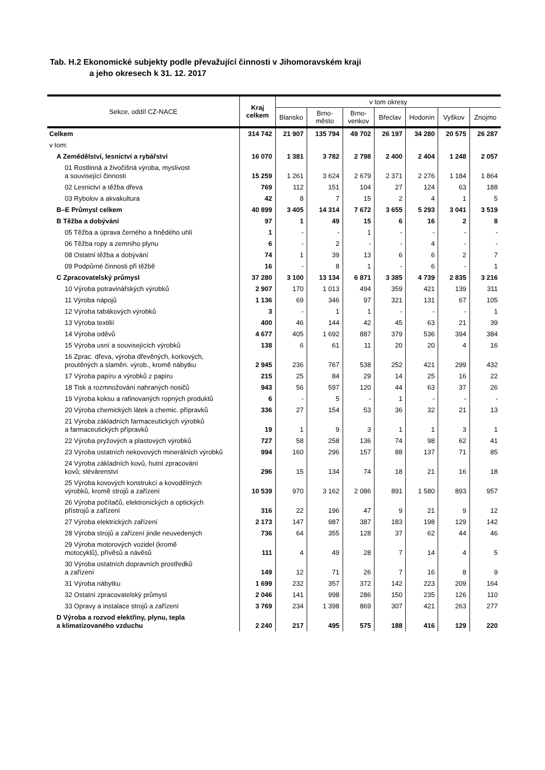Tab. H.2 Ekonomické subjekty podle převažující činnosti v Jihomoravském kraji
a jeho okresech k 31. 12. 2017
| Sekce, oddíl CZ-NACE | Kraj celkem | v tom okresy | | | | | | |
| --- | --- | --- | --- | --- | --- | --- | --- | --- |
| | | Blansko | Brno- město | Brno- venkov | Břeclav | Hodonín | Vyškov | Znojmo |
| Celkem | 314 742 | 21 907 | 135 794 | 49 702 | 26 197 | 34 280 | 20 575 | 26 287 |
| v tom: | | | | | | | | |
| A Zemědělství, lesnictví a rybářství | 16 070 | 1 381 | 3 782 | 2 798 | 2 400 | 2 404 | 1 248 | 2 057 |
| 01 Rostlinná a živočišná výroba, myslivost a související činnosti | 15 259 | 1 261 | 3 624 | 2 679 | 2 371 | 2 276 | 1 184 | 1 864 |
| 02 Lesnictví a těžba dřeva | 769 | 112 | 151 | 104 | 27 | 124 | 63 | 188 |
| 03 Rybolov a akvakultura | 42 | 8 | 7 | 15 | 2 | 4 | 1 | 5 |
| B–E Průmysl celkem | 40 899 | 3 405 | 14 314 | 7 672 | 3 655 | 5 293 | 3 041 | 3 519 |
| B Těžba a dobývání | 97 | 1 | 49 | 15 | 6 | 16 | 2 | 8 |
| 05 Těžba a úprava černého a hnědého uhlí | 1 | - | - | 1 | - | - | - | - |
| 06 Těžba ropy a zemního plynu | 6 | - | 2 | - | - | 4 | - | - |
| 08 Ostatní těžba a dobývání | 74 | 1 | 39 | 13 | 6 | 6 | 2 | 7 |
| 09 Podpůrné činnosti při těžbě | 16 | - | 8 | 1 | - | 6 | - | 1 |
| C Zpracovatelský průmysl | 37 280 | 3 100 | 13 134 | 6 871 | 3 385 | 4 739 | 2 835 | 3 216 |
| 10 Výroba potravinářských výrobků | 2 907 | 170 | 1 013 | 494 | 359 | 421 | 139 | 311 |
| 11 Výroba nápojů | 1 136 | 69 | 346 | 97 | 321 | 131 | 67 | 105 |
| 12 Výroba tabákových výrobků | 3 | - | 1 | 1 | - | - | - | 1 |
| 13 Výroba textilií | 400 | 46 | 144 | 42 | 45 | 63 | 21 | 39 |
| 14 Výroba oděvů | 4 677 | 405 | 1 692 | 887 | 379 | 536 | 394 | 384 |
| 15 Výroba usní a souvisejících výrobků | 138 | 6 | 61 | 11 | 20 | 20 | 4 | 16 |
| 16 Zprac. dřeva, výroba dřevěných, korkových, proutěných a slaměn. výrob., kromě nábytku | 2 945 | 236 | 767 | 538 | 252 | 421 | 299 | 432 |
| 17 Výroba papíru a výrobků z papíru | 215 | 25 | 84 | 29 | 14 | 25 | 16 | 22 |
| 18 Tisk a rozmnožování nahraných nosičů | 943 | 56 | 597 | 120 | 44 | 63 | 37 | 26 |
| 19 Výroba koksu a rafinovaných ropných produktů | 6 | - | 5 | - | 1 | - | - | - |
| 20 Výroba chemických látek a chemic. přípravků | 336 | 27 | 154 | 53 | 36 | 32 | 21 | 13 |
| 21 Výroba základních farmaceutických výrobků a farmaceutických přípravků | 19 | 1 | 9 | 3 | 1 | 1 | 3 | 1 |
| 22 Výroba pryžových a plastových výrobků | 727 | 58 | 258 | 136 | 74 | 98 | 62 | 41 |
| 23 Výroba ostatních nekovových minerálních výrobků | 994 | 160 | 296 | 157 | 88 | 137 | 71 | 85 |
| 24 Výroba základních kovů, hutní zpracování kovů; slévárenství | 296 | 15 | 134 | 74 | 18 | 21 | 16 | 18 |
| 25 Výroba kovových konstrukcí a kovodělných výrobků, kromě strojů a zařízení | 10 539 | 970 | 3 162 | 2 086 | 891 | 1 580 | 893 | 957 |
| 26 Výroba počítačů, elektronických a optických přístrojů a zařízení | 316 | 22 | 196 | 47 | 9 | 21 | 9 | 12 |
| 27 Výroba elektrických zařízení | 2 173 | 147 | 987 | 387 | 183 | 198 | 129 | 142 |
| 28 Výroba strojů a zařízení jinde neuvedených | 736 | 64 | 355 | 128 | 37 | 62 | 44 | 46 |
| 29 Výroba motorových vozidel (kromě motocyklů), přívěsů a návěsů | 111 | 4 | 49 | 28 | 7 | 14 | 4 | 5 |
| 30 Výroba ostatních dopravních prostředků a zařízení | 149 | 12 | 71 | 26 | 7 | 16 | 8 | 9 |
| 31 Výroba nábytku | 1 699 | 232 | 357 | 372 | 142 | 223 | 209 | 164 |
| 32 Ostatní zpracovatelský průmysl | 2 046 | 141 | 998 | 286 | 150 | 235 | 126 | 110 |
| 33 Opravy a instalace strojů a zařízení | 3 769 | 234 | 1 398 | 869 | 307 | 421 | 263 | 277 |
| D Výroba a rozvod elektřiny, plynu, tepla a klimatizovaného vzduchu | 2 240 | 217 | 495 | 575 | 188 | 416 | 129 | 220 |